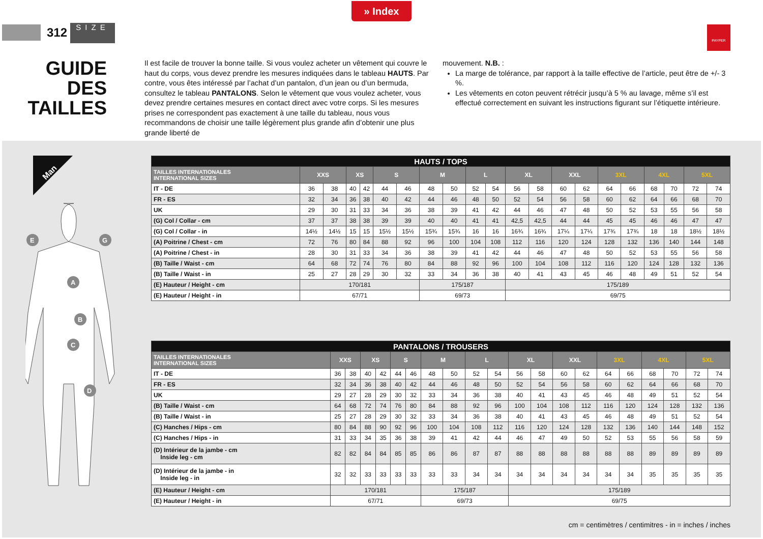» Index
312 SIZE
PAYPER
GUIDE DES TAILLES
Il est facile de trouver la bonne taille. Si vous voulez acheter un vêtement qui couvre le haut du corps, vous devez prendre les mesures indiquées dans le tableau HAUTS. Par contre, vous êtes intéressé par l’achat d’un pantalon, d’un jean ou d’un bermuda, consultez le tableau PANTALONS. Selon le vêtement que vous voulez acheter, vous devez prendre certaines mesures en contact direct avec votre corps. Si les mesures prises ne correspondent pas exactement à une taille du tableau, nous vous recommandons de choisir une taille légèrement plus grande afin d’obtenir une plus grande liberté de
mouvement. N.B. :
La marge de tolérance, par rapport à la taille effective de l’article, peut être de +/- 3 %.
Les vêtements en coton peuvent rétrécir jusqu’à 5 % au lavage, même s’il est effectué correctement en suivant les instructions figurant sur l’étiquette intérieure.
Man
E
G
A
B
C
D
| HAUTS / TOPS | | | | | | | | | | | | | | | | | | | | |
| --- | --- | --- | --- | --- | --- | --- | --- | --- | --- | --- | --- | --- | --- | --- | --- | --- | --- | --- | --- | --- |
| TAILLES INTERNATIONALES INTERNATIONAL SIZES | XXS | | XS | | S | | M | | L | | XL | | XXL | | 3XL | | 4XL | | 5XL | |
| IT - DE | 36 | 38 | 40 | 42 | 44 | 46 | 48 | 50 | 52 | 54 | 56 | 58 | 60 | 62 | 64 | 66 | 68 | 70 | 72 | 74 |
| FR - ES | 32 | 34 | 36 | 38 | 40 | 42 | 44 | 46 | 48 | 50 | 52 | 54 | 56 | 58 | 60 | 62 | 64 | 66 | 68 | 70 |
| UK | 29 | 30 | 31 | 33 | 34 | 36 | 38 | 39 | 41 | 42 | 44 | 46 | 47 | 48 | 50 | 52 | 53 | 55 | 56 | 58 |
| (G) Col / Collar - cm | 37 | 37 | 38 | 38 | 39 | 39 | 40 | 40 | 41 | 41 | 42,5 | 42,5 | 44 | 44 | 45 | 45 | 46 | 46 | 47 | 47 |
| (G) Col / Collar - in | 14½ | 14½ | 15 | 15 | 15½ | 15½ | 15¾ | 15¾ | 16 | 16 | 16¾ | 16¾ | 17¼ | 17¼ | 17¾ | 17¾ | 18 | 18 | 18½ | 18½ |
| (A) Poitrine / Chest - cm | 72 | 76 | 80 | 84 | 88 | 92 | 96 | 100 | 104 | 108 | 112 | 116 | 120 | 124 | 128 | 132 | 136 | 140 | 144 | 148 |
| (A) Poitrine / Chest - in | 28 | 30 | 31 | 33 | 34 | 36 | 38 | 39 | 41 | 42 | 44 | 46 | 47 | 48 | 50 | 52 | 53 | 55 | 56 | 58 |
| (B) Taille / Waist - cm | 64 | 68 | 72 | 74 | 76 | 80 | 84 | 88 | 92 | 96 | 100 | 104 | 108 | 112 | 116 | 120 | 124 | 128 | 132 | 136 |
| (B) Taille / Waist - in | 25 | 27 | 28 | 29 | 30 | 32 | 33 | 34 | 36 | 38 | 40 | 41 | 43 | 45 | 46 | 48 | 49 | 51 | 52 | 54 |
| (E) Hauteur / Height - cm | 170/181 | | | | | | 175/187 | | | | 175/189 | | | | | | | | | |
| (E) Hauteur / Height - in | 67/71 | | | | | | 69/73 | | | | 69/75 | | | | | | | | | |
| PANTALONS / TROUSERS | | | | | | | | | | | | | | | | | | | | |
| --- | --- | --- | --- | --- | --- | --- | --- | --- | --- | --- | --- | --- | --- | --- | --- | --- | --- | --- | --- | --- |
| TAILLES INTERNATIONALES INTERNATIONAL SIZES | XXS | | XS | | S | | M | | L | | XL | | XXL | | 3XL | | 4XL | | 5XL | |
| IT - DE | 36 | 38 | 40 | 42 | 44 | 46 | 48 | 50 | 52 | 54 | 56 | 58 | 60 | 62 | 64 | 66 | 68 | 70 | 72 | 74 |
| FR - ES | 32 | 34 | 36 | 38 | 40 | 42 | 44 | 46 | 48 | 50 | 52 | 54 | 56 | 58 | 60 | 62 | 64 | 66 | 68 | 70 |
| UK | 29 | 27 | 28 | 29 | 30 | 32 | 33 | 34 | 36 | 38 | 40 | 41 | 43 | 45 | 46 | 48 | 49 | 51 | 52 | 54 |
| (B) Taille / Waist - cm | 64 | 68 | 72 | 74 | 76 | 80 | 84 | 88 | 92 | 96 | 100 | 104 | 108 | 112 | 116 | 120 | 124 | 128 | 132 | 136 |
| (B) Taille / Waist - in | 25 | 27 | 28 | 29 | 30 | 32 | 33 | 34 | 36 | 38 | 40 | 41 | 43 | 45 | 46 | 48 | 49 | 51 | 52 | 54 |
| (C) Hanches / Hips - cm | 80 | 84 | 88 | 90 | 92 | 96 | 100 | 104 | 108 | 112 | 116 | 120 | 124 | 128 | 132 | 136 | 140 | 144 | 148 | 152 |
| (C) Hanches / Hips - in | 31 | 33 | 34 | 35 | 36 | 38 | 39 | 41 | 42 | 44 | 46 | 47 | 49 | 50 | 52 | 53 | 55 | 56 | 58 | 59 |
| (D) Intérieur de la jambe - cm Inside leg - cm | 82 | 82 | 84 | 84 | 85 | 85 | 86 | 86 | 87 | 87 | 88 | 88 | 88 | 88 | 88 | 88 | 89 | 89 | 89 | 89 |
| (D) Intérieur de la jambe - in Inside leg - in | 32 | 32 | 33 | 33 | 33 | 33 | 33 | 33 | 34 | 34 | 34 | 34 | 34 | 34 | 34 | 34 | 35 | 35 | 35 | 35 |
| (E) Hauteur / Height - cm | 170/181 | | | | | | 175/187 | | | | 175/189 | | | | | | | | | |
| (E) Hauteur / Height - in | 67/71 | | | | | | 69/73 | | | | 69/75 | | | | | | | | | |
cm = centimètres / centimitres - in = inches / inches